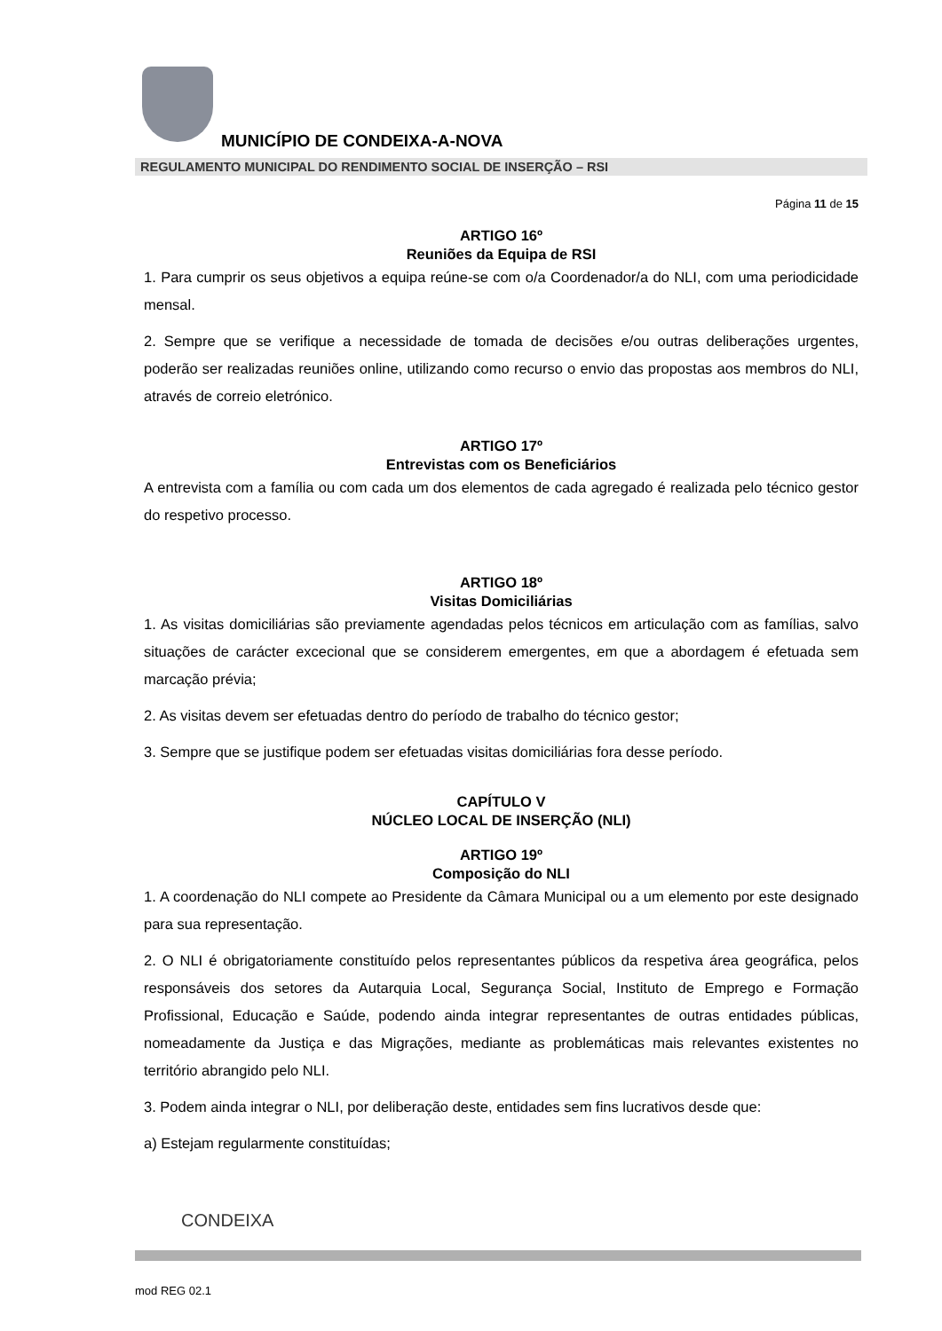MUNICÍPIO DE CONDEIXA-A-NOVA
REGULAMENTO MUNICIPAL DO RENDIMENTO SOCIAL DE INSERÇÃO – RSI
Página 11 de 15
ARTIGO 16º
Reuniões da Equipa de RSI
1. Para cumprir os seus objetivos a equipa reúne-se com o/a Coordenador/a do NLI, com uma periodicidade mensal.
2. Sempre que se verifique a necessidade de tomada de decisões e/ou outras deliberações urgentes, poderão ser realizadas reuniões online, utilizando como recurso o envio das propostas aos membros do NLI, através de correio eletrónico.
ARTIGO 17º
Entrevistas com os Beneficiários
A entrevista com a família ou com cada um dos elementos de cada agregado é realizada pelo técnico gestor do respetivo processo.
ARTIGO 18º
Visitas Domiciliárias
1. As visitas domiciliárias são previamente agendadas pelos técnicos em articulação com as famílias, salvo situações de carácter excecional que se considerem emergentes, em que a abordagem é efetuada sem marcação prévia;
2. As visitas devem ser efetuadas dentro do período de trabalho do técnico gestor;
3. Sempre que se justifique podem ser efetuadas visitas domiciliárias fora desse período.
CAPÍTULO V
NÚCLEO LOCAL DE INSERÇÃO (NLI)
ARTIGO 19º
Composição do NLI
1. A coordenação do NLI compete ao Presidente da Câmara Municipal ou a um elemento por este designado para sua representação.
2. O NLI é obrigatoriamente constituído pelos representantes públicos da respetiva área geográfica, pelos responsáveis dos setores da Autarquia Local, Segurança Social, Instituto de Emprego e Formação Profissional, Educação e Saúde, podendo ainda integrar representantes de outras entidades públicas, nomeadamente da Justiça e das Migrações, mediante as problemáticas mais relevantes existentes no território abrangido pelo NLI.
3. Podem ainda integrar o NLI, por deliberação deste, entidades sem fins lucrativos desde que:
a) Estejam regularmente constituídas;
CONDEIXA
mod REG 02.1